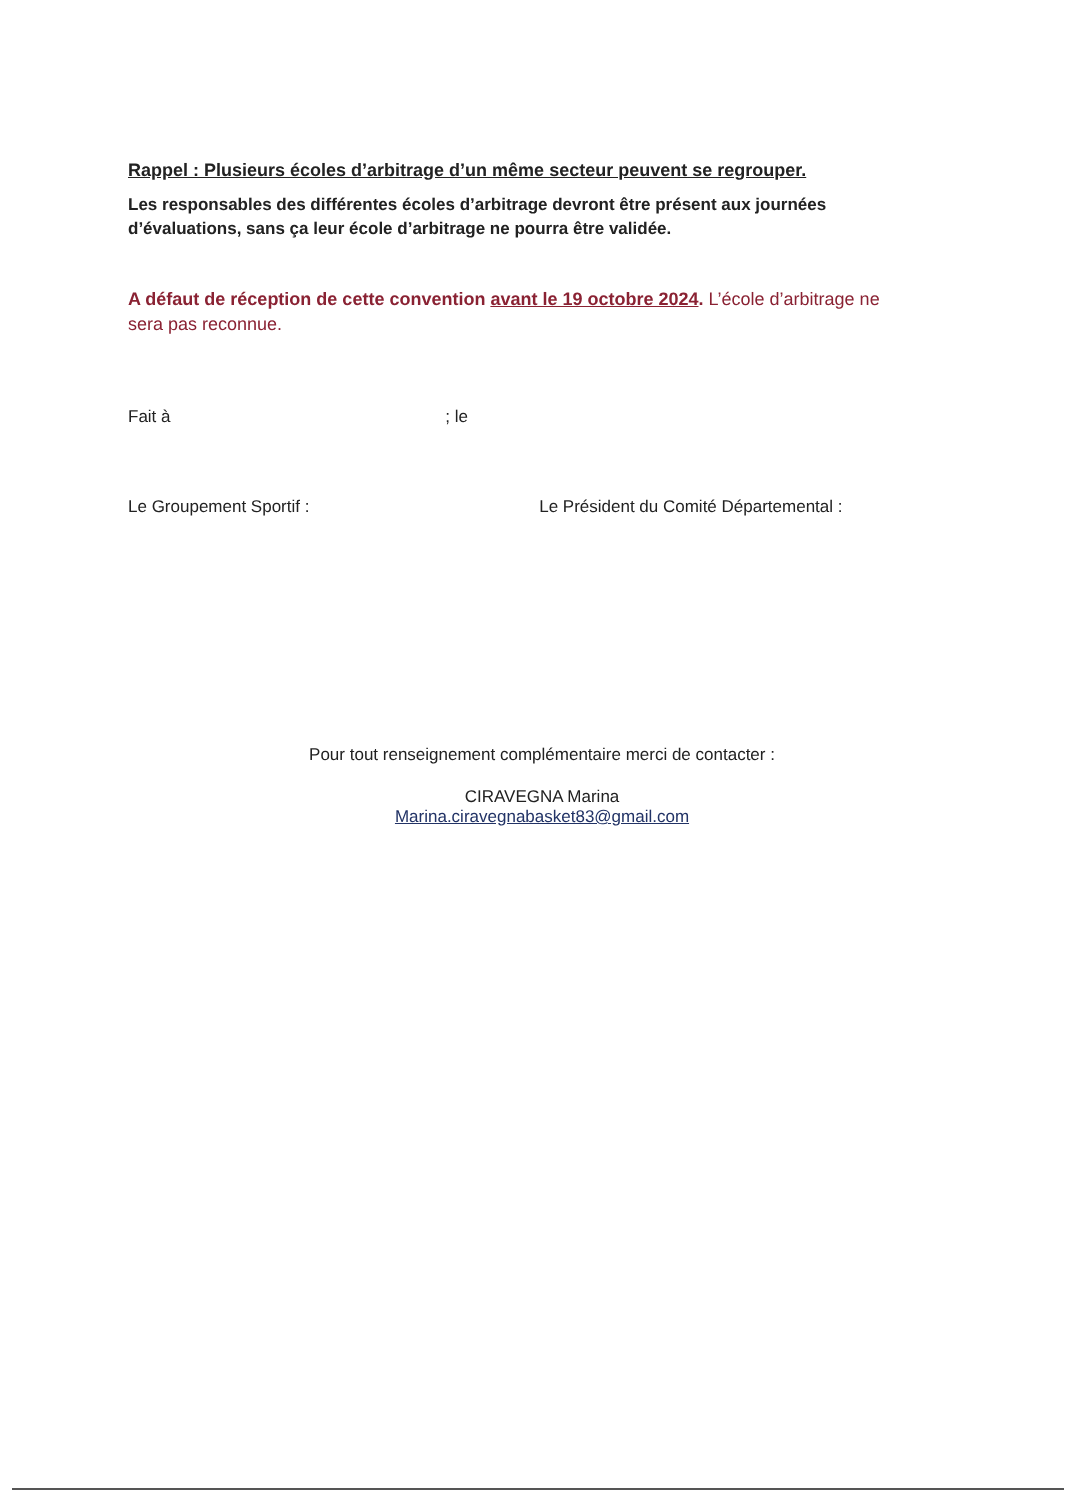Rappel : Plusieurs écoles d’arbitrage d’un même secteur peuvent se regrouper.
Les responsables des différentes écoles d’arbitrage devront être présent aux journées d’évaluations, sans ça leur école d’arbitrage ne pourra être validée.
A défaut de réception de cette convention avant le 19 octobre 2024. L’école d’arbitrage ne sera pas reconnue.
Fait à ; le
Le Groupement Sportif : Le Président du Comité Départemental :
Pour tout renseignement complémentaire merci de contacter :
CIRAVEGNA Marina
Marina.ciravegnabasket83@gmail.com